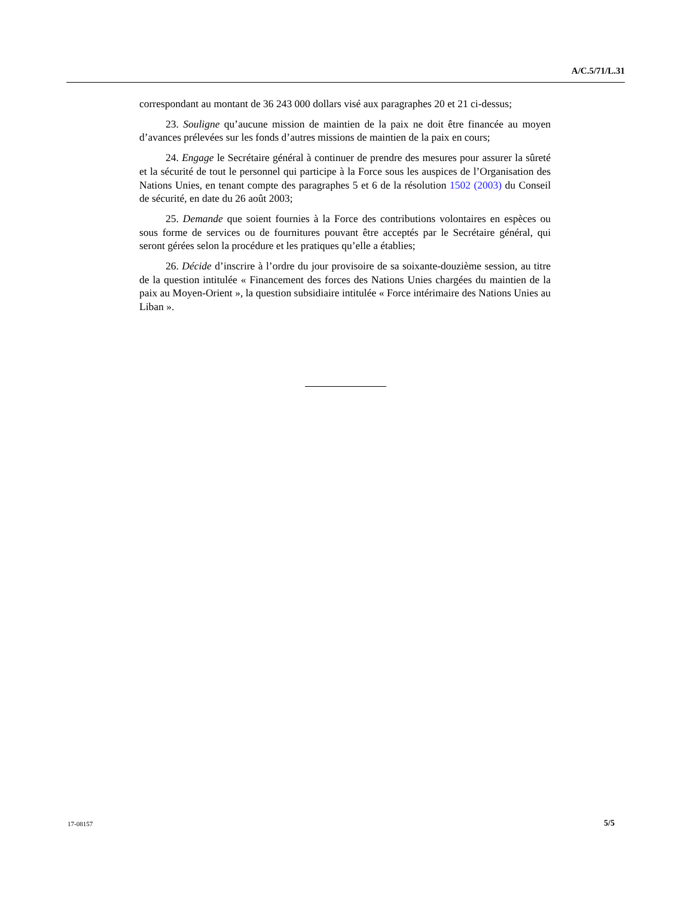A/C.5/71/L.31
correspondant au montant de 36 243 000 dollars visé aux paragraphes 20 et 21 ci-dessus;
23. Souligne qu’aucune mission de maintien de la paix ne doit être financée au moyen d’avances prélevées sur les fonds d’autres missions de maintien de la paix en cours;
24. Engage le Secrétaire général à continuer de prendre des mesures pour assurer la sûreté et la sécurité de tout le personnel qui participe à la Force sous les auspices de l’Organisation des Nations Unies, en tenant compte des paragraphes 5 et 6 de la résolution 1502 (2003) du Conseil de sécurité, en date du 26 août 2003;
25. Demande que soient fournies à la Force des contributions volontaires en espèces ou sous forme de services ou de fournitures pouvant être acceptés par le Secrétaire général, qui seront gérées selon la procédure et les pratiques qu’elle a établies;
26. Décide d’inscrire à l’ordre du jour provisoire de sa soixante-douzième session, au titre de la question intitulée « Financement des forces des Nations Unies chargées du maintien de la paix au Moyen-Orient », la question subsidiaire intitulée « Force intérimaire des Nations Unies au Liban ».
17-08157 5/5